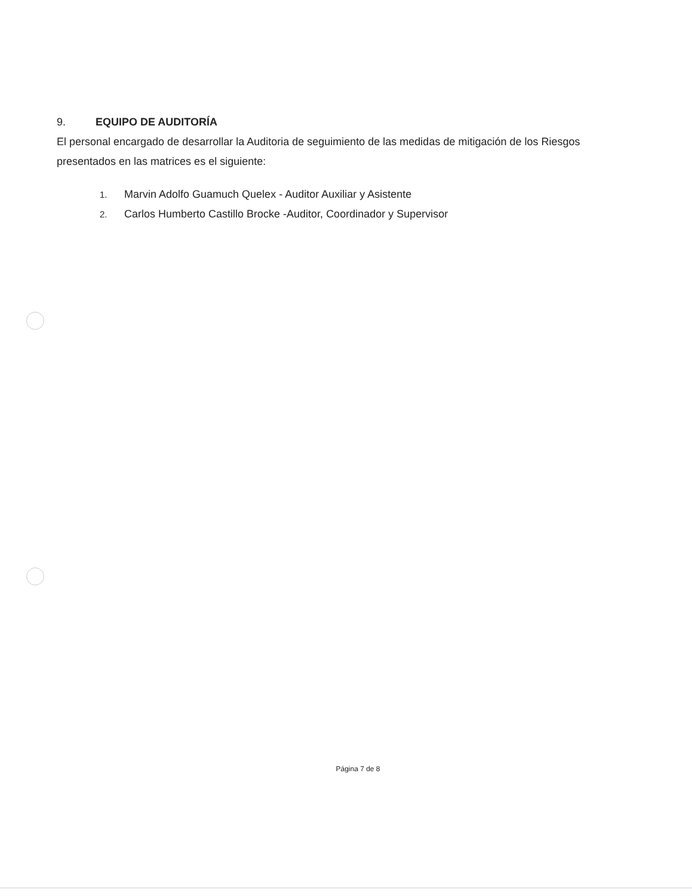9. EQUIPO DE AUDITORÍA
El personal encargado de desarrollar la Auditoria de seguimiento de las medidas de mitigación de los Riesgos presentados en las matrices es el siguiente:
1. Marvin Adolfo Guamuch Quelex - Auditor Auxiliar y Asistente
2. Carlos Humberto Castillo Brocke -Auditor, Coordinador y Supervisor
Página 7 de 8